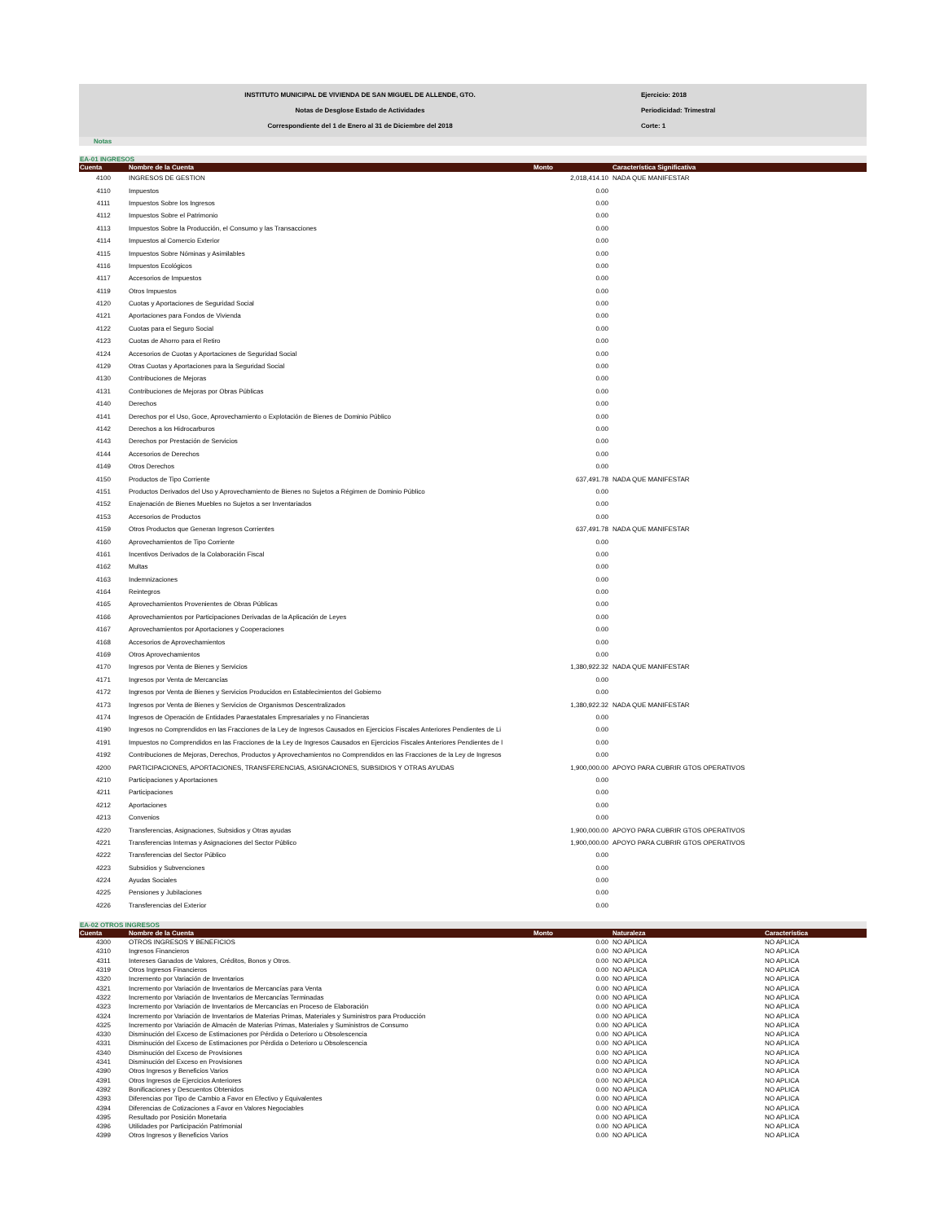INSTITUTO MUNICIPAL DE VIVIENDA DE SAN MIGUEL DE ALLENDE, GTO.
Notas de Desglose Estado de Actividades
Correspondiente del 1 de Enero al 31 de Diciembre del 2018
Ejercicio: 2018
Periodicidad: Trimestral
Corte: 1
Notas
EA-01 INGRESOS
| Cuenta | Nombre de la Cuenta | Monto | Característica Significativa |
| --- | --- | --- | --- |
| 4100 | INGRESOS DE GESTION | 2,018,414.10 | NADA QUE MANIFESTAR |
| 4110 | Impuestos | 0.00 | |
| 4111 | Impuestos Sobre los Ingresos | 0.00 | |
| 4112 | Impuestos Sobre el Patrimonio | 0.00 | |
| 4113 | Impuestos Sobre la Producción, el Consumo y las Transacciones | 0.00 | |
| 4114 | Impuestos al Comercio Exterior | 0.00 | |
| 4115 | Impuestos Sobre Nóminas y Asimilables | 0.00 | |
| 4116 | Impuestos Ecológicos | 0.00 | |
| 4117 | Accesorios de Impuestos | 0.00 | |
| 4119 | Otros Impuestos | 0.00 | |
| 4120 | Cuotas y Aportaciones de Seguridad Social | 0.00 | |
| 4121 | Aportaciones para Fondos de Vivienda | 0.00 | |
| 4122 | Cuotas para el Seguro Social | 0.00 | |
| 4123 | Cuotas de Ahorro para el Retiro | 0.00 | |
| 4124 | Accesorios de Cuotas y Aportaciones de Seguridad Social | 0.00 | |
| 4129 | Otras Cuotas y Aportaciones para la Seguridad Social | 0.00 | |
| 4130 | Contribuciones de Mejoras | 0.00 | |
| 4131 | Contribuciones de Mejoras por Obras Públicas | 0.00 | |
| 4140 | Derechos | 0.00 | |
| 4141 | Derechos por el Uso, Goce, Aprovechamiento o Explotación de Bienes de Dominio Público | 0.00 | |
| 4142 | Derechos a los Hidrocarburos | 0.00 | |
| 4143 | Derechos por Prestación de Servicios | 0.00 | |
| 4144 | Accesorios de Derechos | 0.00 | |
| 4149 | Otros Derechos | 0.00 | |
| 4150 | Productos de Tipo Corriente | 637,491.78 | NADA QUE MANIFESTAR |
| 4151 | Productos Derivados del Uso y Aprovechamiento de Bienes no Sujetos a Régimen de Dominio Público | 0.00 | |
| 4152 | Enajenación de Bienes Muebles no Sujetos a ser Inventariados | 0.00 | |
| 4153 | Accesorios de Productos | 0.00 | |
| 4159 | Otros Productos que Generan Ingresos Corrientes | 637,491.78 | NADA QUE MANIFESTAR |
| 4160 | Aprovechamientos de Tipo Corriente | 0.00 | |
| 4161 | Incentivos Derivados de la Colaboración Fiscal | 0.00 | |
| 4162 | Multas | 0.00 | |
| 4163 | Indemnizaciones | 0.00 | |
| 4164 | Reintegros | 0.00 | |
| 4165 | Aprovechamientos Provenientes de Obras Públicas | 0.00 | |
| 4166 | Aprovechamientos por Participaciones Derivadas de la Aplicación de Leyes | 0.00 | |
| 4167 | Aprovechamientos por Aportaciones y Cooperaciones | 0.00 | |
| 4168 | Accesorios de Aprovechamientos | 0.00 | |
| 4169 | Otros Aprovechamientos | 0.00 | |
| 4170 | Ingresos por Venta de Bienes y Servicios | 1,380,922.32 | NADA QUE MANIFESTAR |
| 4171 | Ingresos por Venta de Mercancías | 0.00 | |
| 4172 | Ingresos por Venta de Bienes y Servicios Producidos en Establecimientos del Gobierno | 0.00 | |
| 4173 | Ingresos por Venta de Bienes y Servicios de Organismos Descentralizados | 1,380,922.32 | NADA QUE MANIFESTAR |
| 4174 | Ingresos de Operación de Entidades Paraestatales Empresariales y no Financieras | 0.00 | |
| 4190 | Ingresos no Comprendidos en las Fracciones de la Ley de Ingresos Causados en Ejercicios Fiscales Anteriores Pendientes de Li | 0.00 | |
| 4191 | Impuestos no Comprendidos en las Fracciones de la Ley de Ingresos Causados en Ejercicios Fiscales Anteriores Pendientes de l | 0.00 | |
| 4192 | Contribuciones de Mejoras, Derechos, Productos y Aprovechamientos no Comprendidos en las Fracciones de la Ley de Ingresos | 0.00 | |
| 4200 | PARTICIPACIONES, APORTACIONES, TRANSFERENCIAS, ASIGNACIONES, SUBSIDIOS Y OTRAS AYUDAS | 1,900,000.00 | APOYO PARA CUBRIR GTOS OPERATIVOS |
| 4210 | Participaciones y Aportaciones | 0.00 | |
| 4211 | Participaciones | 0.00 | |
| 4212 | Aportaciones | 0.00 | |
| 4213 | Convenios | 0.00 | |
| 4220 | Transferencias, Asignaciones, Subsidios y Otras ayudas | 1,900,000.00 | APOYO PARA CUBRIR GTOS OPERATIVOS |
| 4221 | Transferencias Internas y Asignaciones del Sector Público | 1,900,000.00 | APOYO PARA CUBRIR GTOS OPERATIVOS |
| 4222 | Transferencias del Sector Público | 0.00 | |
| 4223 | Subsidios y Subvenciones | 0.00 | |
| 4224 | Ayudas Sociales | 0.00 | |
| 4225 | Pensiones y Jubilaciones | 0.00 | |
| 4226 | Transferencias del Exterior | 0.00 | |
EA-02 OTROS INGRESOS
| Cuenta | Nombre de la Cuenta | Monto | Naturaleza | Característica |
| --- | --- | --- | --- | --- |
| 4300 | OTROS INGRESOS Y BENEFICIOS | 0.00 | NO APLICA | NO APLICA |
| 4310 | Ingresos Financieros | 0.00 | NO APLICA | NO APLICA |
| 4311 | Intereses Ganados de Valores, Créditos, Bonos y Otros. | 0.00 | NO APLICA | NO APLICA |
| 4319 | Otros Ingresos Financieros | 0.00 | NO APLICA | NO APLICA |
| 4320 | Incremento por Variación de Inventarios | 0.00 | NO APLICA | NO APLICA |
| 4321 | Incremento por Variación de Inventarios de Mercancías para Venta | 0.00 | NO APLICA | NO APLICA |
| 4322 | Incremento por Variación de Inventarios de Mercancías Terminadas | 0.00 | NO APLICA | NO APLICA |
| 4323 | Incremento por Variación de Inventarios de Mercancías en Proceso de Elaboración | 0.00 | NO APLICA | NO APLICA |
| 4324 | Incremento por Variación de Inventarios de Materias Primas, Materiales y Suministros para Producción | 0.00 | NO APLICA | NO APLICA |
| 4325 | Incremento por Variación de Almacén de Materias Primas, Materiales y Suministros de Consumo | 0.00 | NO APLICA | NO APLICA |
| 4330 | Disminución del Exceso de Estimaciones por Pérdida o Deterioro u Obsolescencia | 0.00 | NO APLICA | NO APLICA |
| 4331 | Disminución del Exceso de Estimaciones por Pérdida o Deterioro u Obsolescencia | 0.00 | NO APLICA | NO APLICA |
| 4340 | Disminución del Exceso de Provisiones | 0.00 | NO APLICA | NO APLICA |
| 4341 | Disminución del Exceso en Provisiones | 0.00 | NO APLICA | NO APLICA |
| 4390 | Otros Ingresos y Beneficios Varios | 0.00 | NO APLICA | NO APLICA |
| 4391 | Otros Ingresos de Ejercicios Anteriores | 0.00 | NO APLICA | NO APLICA |
| 4392 | Bonificaciones y Descuentos Obtenidos | 0.00 | NO APLICA | NO APLICA |
| 4393 | Diferencias por Tipo de Cambio a Favor en Efectivo y Equivalentes | 0.00 | NO APLICA | NO APLICA |
| 4394 | Diferencias de Cotizaciones a Favor en Valores Negociables | 0.00 | NO APLICA | NO APLICA |
| 4395 | Resultado por Posición Monetaria | 0.00 | NO APLICA | NO APLICA |
| 4396 | Utilidades por Participación Patrimonial | 0.00 | NO APLICA | NO APLICA |
| 4399 | Otros Ingresos y Beneficios Varios | 0.00 | NO APLICA | NO APLICA |